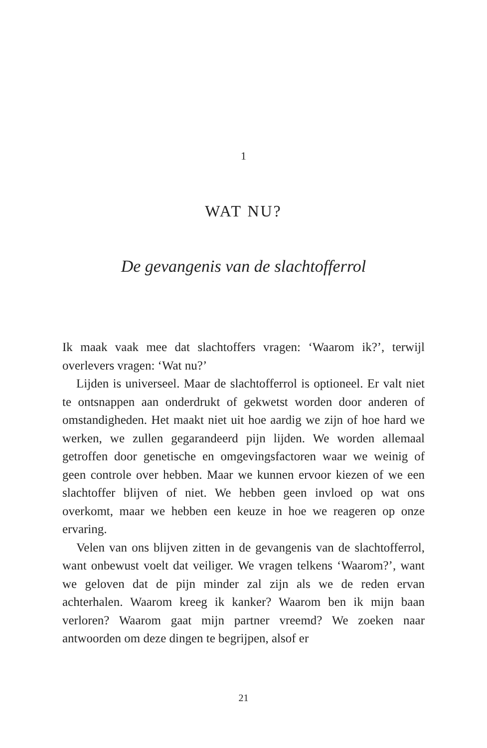1
WAT NU?
De gevangenis van de slachtofferrol
Ik maak vaak mee dat slachtoffers vragen: ‘Waarom ik?’, terwijl overlevers vragen: ‘Wat nu?’
Lijden is universeel. Maar de slachtofferrol is optioneel. Er valt niet te ontsnappen aan onderdrukt of gekwetst worden door anderen of omstandigheden. Het maakt niet uit hoe aardig we zijn of hoe hard we werken, we zullen gegarandeerd pijn lijden. We worden allemaal getroffen door genetische en omgevingsfactoren waar we weinig of geen controle over hebben. Maar we kunnen ervoor kiezen of we een slachtoffer blijven of niet. We hebben geen invloed op wat ons overkomt, maar we hebben een keuze in hoe we reageren op onze ervaring.
Velen van ons blijven zitten in de gevangenis van de slachtofferrol, want onbewust voelt dat veiliger. We vragen telkens ‘Waarom?’, want we geloven dat de pijn minder zal zijn als we de reden ervan achterhalen. Waarom kreeg ik kanker? Waarom ben ik mijn baan verloren? Waarom gaat mijn partner vreemd? We zoeken naar antwoorden om deze dingen te begrijpen, alsof er
21